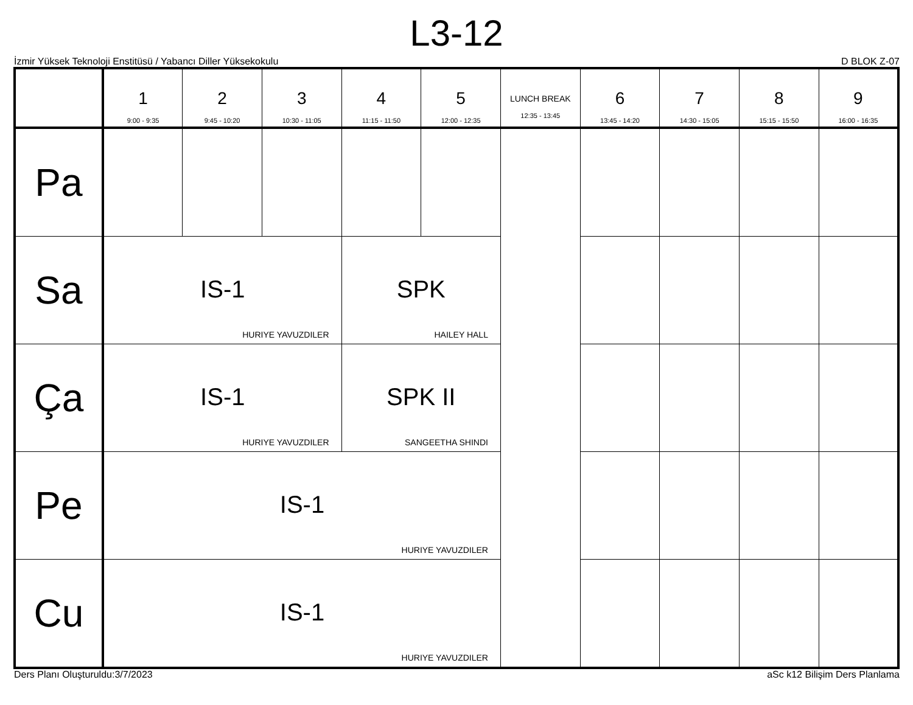L3-12
İzmir Yüksek Teknoloji Enstitüsü / Yabancı Diller Yüksekokulu D BLOK Z-07
| | 1 9:00 - 9:35 | 2 9:45 - 10:20 | 3 10:30 - 11:05 | 4 11:15 - 11:50 | 5 12:00 - 12:35 | LUNCH BREAK 12:35 - 13:45 | 6 13:45 - 14:20 | 7 14:30 - 15:05 | 8 15:15 - 15:50 | 9 16:00 - 16:35 |
| --- | --- | --- | --- | --- | --- | --- | --- | --- | --- | --- |
| Pa | | | | | | | | | | |
| Sa | IS-1 HURIYE YAVUZDILER | | | SPK HAILEY HALL | | | | | | |
| Ça | IS-1 HURIYE YAVUZDILER | | | SPK II SANGEETHA SHINDI | | | | | | |
| Pe | IS-1 HURIYE YAVUZDILER | | | | | | | | | |
| Cu | IS-1 HURIYE YAVUZDILER | | | | | | | | | |
Ders Planı Oluşturuldu:3/7/2023 aSc k12 Bilişim Ders Planlama